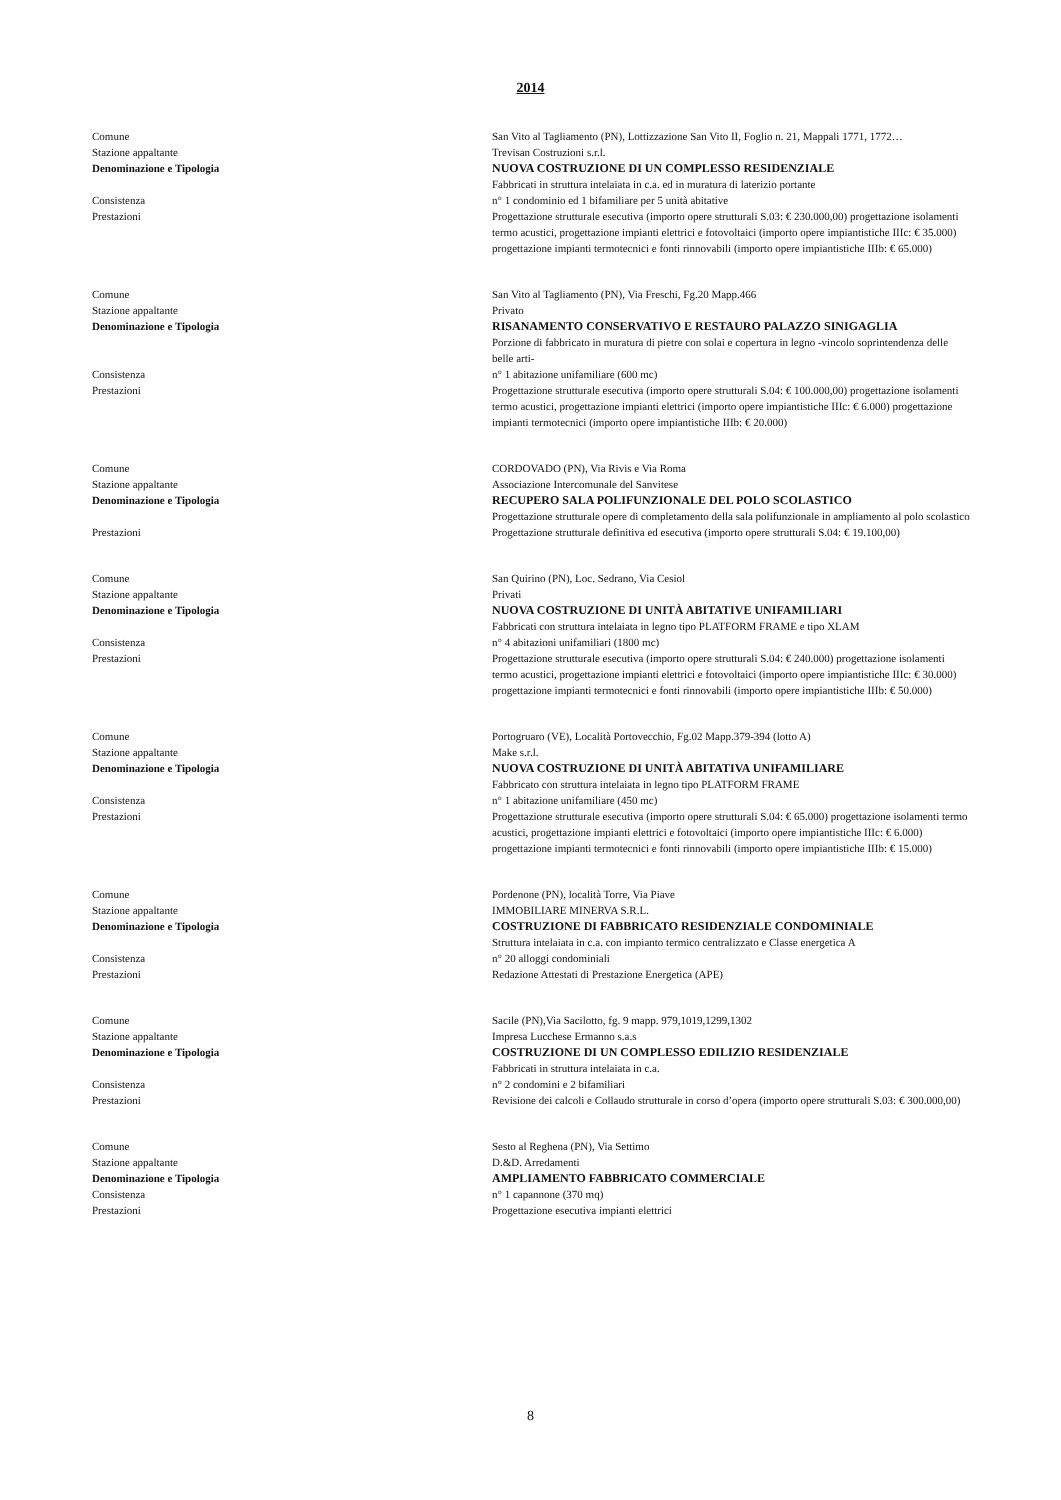2014
Comune San Vito al Tagliamento (PN), Lottizzazione San Vito II, Foglio n. 21, Mappali 1771, 1772…
Stazione appaltante Trevisan Costruzioni s.r.l.
Denominazione e Tipologia NUOVA COSTRUZIONE DI UN COMPLESSO RESIDENZIALE
Fabbricati in struttura intelaiata in c.a. ed in muratura di laterizio portante
Consistenza n° 1 condominio ed 1 bifamiliare per 5 unità abitative
Prestazioni Progettazione strutturale esecutiva (importo opere strutturali S.03: € 230.000,00) progettazione isolamenti termo acustici, progettazione impianti elettrici e fotovoltaici (importo opere impiantistiche IIIc: € 35.000) progettazione impianti termotecnici e fonti rinnovabili (importo opere impiantistiche IIIb: € 65.000)
Comune San Vito al Tagliamento (PN), Via Freschi, Fg.20 Mapp.466
Stazione appaltante Privato
Denominazione e Tipologia RISANAMENTO CONSERVATIVO E RESTAURO PALAZZO SINIGAGLIA
Porzione di fabbricato in muratura di pietre con solai e copertura in legno -vincolo soprintendenza delle belle arti-
Consistenza n° 1 abitazione unifamiliare (600 mc)
Prestazioni Progettazione strutturale esecutiva (importo opere strutturali S.04: € 100.000,00) progettazione isolamenti termo acustici, progettazione impianti elettrici (importo opere impiantistiche IIIc: € 6.000) progettazione impianti termotecnici (importo opere impiantistiche IIIb: € 20.000)
Comune CORDOVADO (PN), Via Rivis e Via Roma
Stazione appaltante Associazione Intercomunale del Sanvitese
Denominazione e Tipologia RECUPERO SALA POLIFUNZIONALE DEL POLO SCOLASTICO
Progettazione strutturale opere di completamento della sala polifunzionale in ampliamento al polo scolastico
Prestazioni Progettazione strutturale definitiva ed esecutiva (importo opere strutturali S.04: € 19.100,00)
Comune San Quirino (PN), Loc. Sedrano, Via Cesiol
Stazione appaltante Privati
Denominazione e Tipologia NUOVA COSTRUZIONE DI UNITÀ ABITATIVE UNIFAMILIARI
Fabbricati con struttura intelaiata in legno tipo PLATFORM FRAME e tipo XLAM
Consistenza n° 4 abitazioni unifamiliari (1800 mc)
Prestazioni Progettazione strutturale esecutiva (importo opere strutturali S.04: € 240.000) progettazione isolamenti termo acustici, progettazione impianti elettrici e fotovoltaici (importo opere impiantistiche IIIc: € 30.000) progettazione impianti termotecnici e fonti rinnovabili (importo opere impiantistiche IIIb: € 50.000)
Comune Portogruaro (VE), Località Portovecchio, Fg.02 Mapp.379-394 (lotto A)
Stazione appaltante Make s.r.l.
Denominazione e Tipologia NUOVA COSTRUZIONE DI UNITÀ ABITATIVA UNIFAMILIARE
Fabbricato con struttura intelaiata in legno tipo PLATFORM FRAME
Consistenza n° 1 abitazione unifamiliare (450 mc)
Prestazioni Progettazione strutturale esecutiva (importo opere strutturali S.04: € 65.000) progettazione isolamenti termo acustici, progettazione impianti elettrici e fotovoltaici (importo opere impiantistiche IIIc: € 6.000) progettazione impianti termotecnici e fonti rinnovabili (importo opere impiantistiche IIIb: € 15.000)
Comune Pordenone (PN), località Torre, Via Piave
Stazione appaltante IMMOBILIARE MINERVA S.R.L.
Denominazione e Tipologia COSTRUZIONE DI FABBRICATO RESIDENZIALE CONDOMINIALE
Struttura intelaiata in c.a. con impianto termico centralizzato e Classe energetica A
Consistenza n° 20 alloggi condominiali
Prestazioni Redazione Attestati di Prestazione Energetica (APE)
Comune Sacile (PN),Via Sacilotto, fg. 9 mapp. 979,1019,1299,1302
Stazione appaltante Impresa Lucchese Ermanno s.a.s
Denominazione e Tipologia COSTRUZIONE DI UN COMPLESSO EDILIZIO RESIDENZIALE
Fabbricati in struttura intelaiata in c.a.
Consistenza n° 2 condomini e 2 bifamiliari
Prestazioni Revisione dei calcoli e Collaudo strutturale in corso d’opera (importo opere strutturali S.03: € 300.000,00)
Comune Sesto al Reghena (PN), Via Settimo
Stazione appaltante D.&D. Arredamenti
Denominazione e Tipologia AMPLIAMENTO FABBRICATO COMMERCIALE
Consistenza n° 1 capannone (370 mq)
Prestazioni Progettazione esecutiva impianti elettrici
8